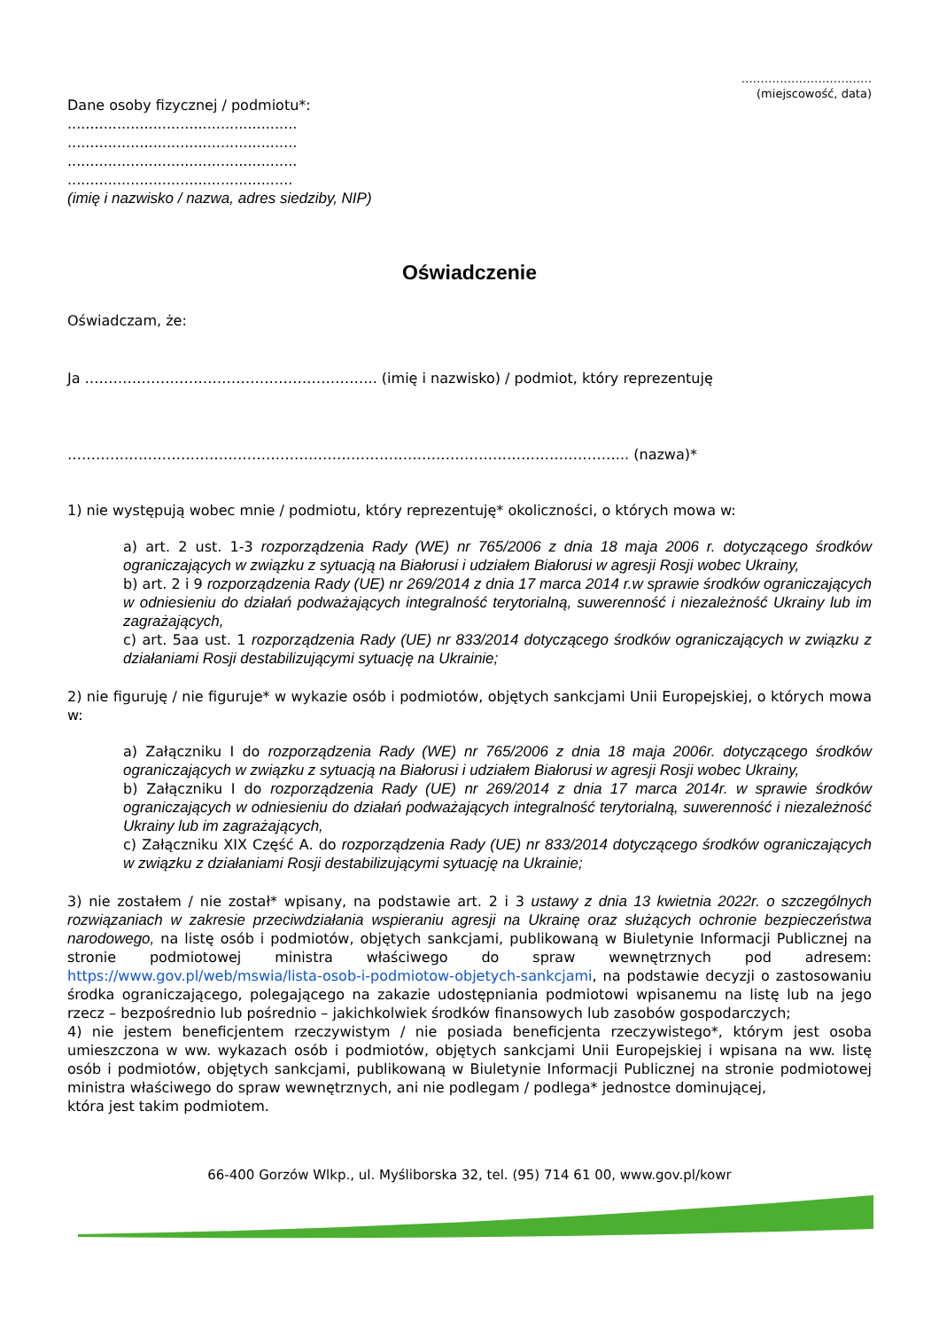…………………………….
(miejscowość, data)
Dane osoby fizycznej / podmiotu*:
...................................................
...................................................
...................................................
..................................................
(imię i nazwisko / nazwa, adres siedziby, NIP)
Oświadczenie
Oświadczam, że:
Ja …………………………………………………….. (imię i nazwisko) / podmiot, który reprezentuję
……………………………………………………………………………………………………….. (nazwa)*
1) nie występują wobec mnie / podmiotu, który reprezentuję* okoliczności, o których mowa w:
a) art. 2 ust. 1-3 rozporządzenia Rady (WE) nr 765/2006 z dnia 18 maja 2006 r. dotyczącego środków ograniczających w związku z sytuacją na Białorusi i udziałem Białorusi w agresji Rosji wobec Ukrainy,
b) art. 2 i 9 rozporządzenia Rady (UE) nr 269/2014 z dnia 17 marca 2014 r.w sprawie środków ograniczających w odniesieniu do działań podważających integralność terytorialną, suwerenność i niezależność Ukrainy lub im zagrażających,
c) art. 5aa ust. 1 rozporządzenia Rady (UE) nr 833/2014 dotyczącego środków ograniczających w związku z działaniami Rosji destabilizującymi sytuację na Ukrainie;
2) nie figuruję / nie figuruje* w wykazie osób i podmiotów, objętych sankcjami Unii Europejskiej, o których mowa w:
a) Załączniku I do rozporządzenia Rady (WE) nr 765/2006 z dnia 18 maja 2006r. dotyczącego środków ograniczających w związku z sytuacją na Białorusi i udziałem Białorusi w agresji Rosji wobec Ukrainy,
b) Załączniku I do rozporządzenia Rady (UE) nr 269/2014 z dnia 17 marca 2014r. w sprawie środków ograniczających w odniesieniu do działań podważających integralność terytorialną, suwerenność i niezależność Ukrainy lub im zagrażających,
c) Załączniku XIX Część A. do rozporządzenia Rady (UE) nr 833/2014 dotyczącego środków ograniczających w związku z działaniami Rosji destabilizującymi sytuację na Ukrainie;
3) nie zostałem / nie został* wpisany, na podstawie art. 2 i 3 ustawy z dnia 13 kwietnia 2022r. o szczególnych rozwiązaniach w zakresie przeciwdziałania wspieraniu agresji na Ukrainę oraz służących ochronie bezpieczeństwa narodowego, na listę osób i podmiotów, objętych sankcjami, publikowaną w Biuletynie Informacji Publicznej na stronie podmiotowej ministra właściwego do spraw wewnętrznych pod adresem: https://www.gov.pl/web/mswia/lista-osob-i-podmiotow-objetych-sankcjami, na podstawie decyzji o zastosowaniu środka ograniczającego, polegającego na zakazie udostępniania podmiotowi wpisanemu na listę lub na jego rzecz – bezpośrednio lub pośrednio – jakichkolwiek środków finansowych lub zasobów gospodarczych;
4) nie jestem beneficjentem rzeczywistym / nie posiada beneficjenta rzeczywistego*, którym jest osoba umieszczona w ww. wykazach osób i podmiotów, objętych sankcjami Unii Europejskiej i wpisana na ww. listę osób i podmiotów, objętych sankcjami, publikowaną w Biuletynie Informacji Publicznej na stronie podmiotowej ministra właściwego do spraw wewnętrznych, ani nie podlegam / podlega* jednostce dominującej,
która jest takim podmiotem.
66-400 Gorzów Wlkp., ul. Myśliborska 32, tel. (95) 714 61 00, www.gov.pl/kowr